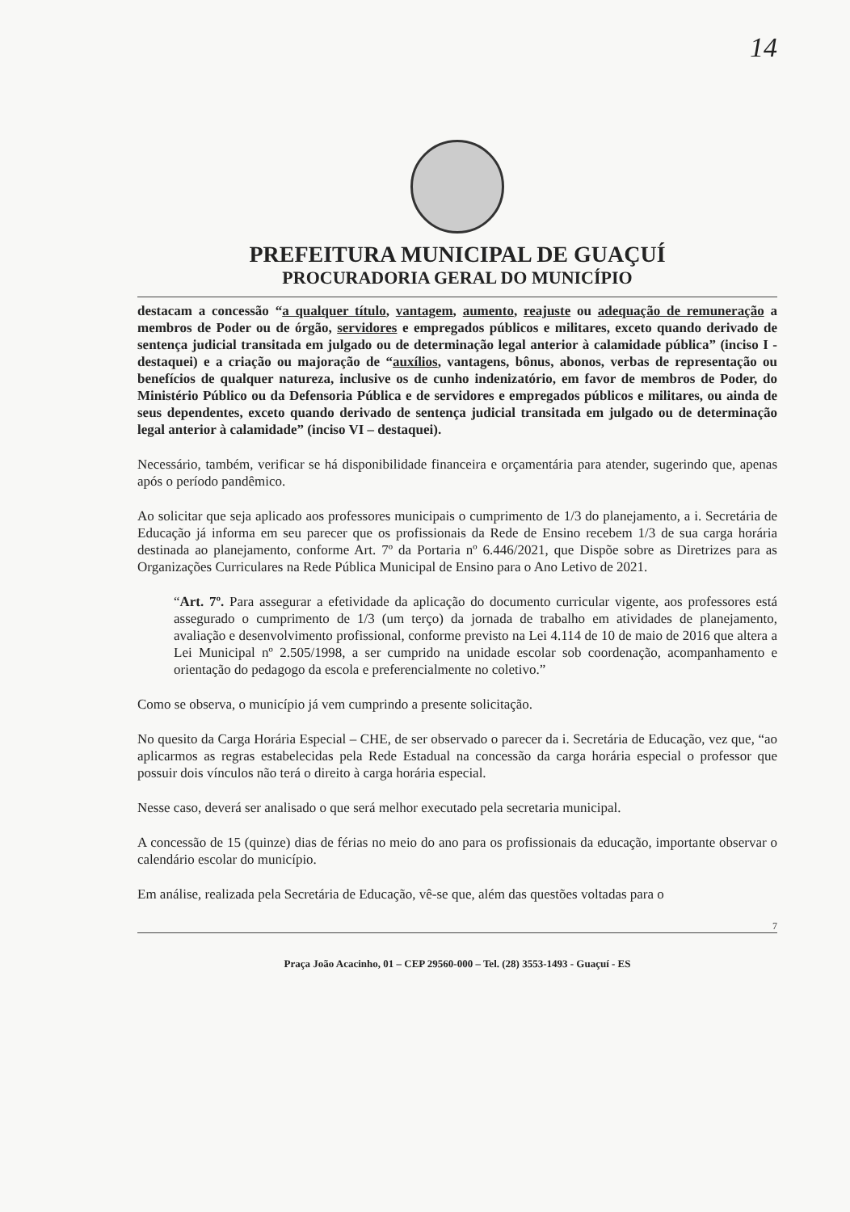14
PREFEITURA MUNICIPAL DE GUAÇUÍ
PROCURADORIA GERAL DO MUNICÍPIO
destacam a concessão “a qualquer título, vantagem, aumento, reajuste ou adequação de remuneração a membros de Poder ou de órgão, servidores e empregados públicos e militares, exceto quando derivado de sentença judicial transitada em julgado ou de determinação legal anterior à calamidade pública” (inciso I - destaquei) e a criação ou majoração de “auxílios, vantagens, bônus, abonos, verbas de representação ou benefícios de qualquer natureza, inclusive os de cunho indenizatório, em favor de membros de Poder, do Ministério Público ou da Defensoria Pública e de servidores e empregados públicos e militares, ou ainda de seus dependentes, exceto quando derivado de sentença judicial transitada em julgado ou de determinação legal anterior à calamidade” (inciso VI – destaquei).
Necessário, também, verificar se há disponibilidade financeira e orçamentária para atender, sugerindo que, apenas após o período pandêmico.
Ao solicitar que seja aplicado aos professores municipais o cumprimento de 1/3 do planejamento, a i. Secretária de Educação já informa em seu parecer que os profissionais da Rede de Ensino recebem 1/3 de sua carga horária destinada ao planejamento, conforme Art. 7º da Portaria nº 6.446/2021, que Dispõe sobre as Diretrizes para as Organizações Curriculares na Rede Pública Municipal de Ensino para o Ano Letivo de 2021.
“Art. 7º. Para assegurar a efetividade da aplicação do documento curricular vigente, aos professores está assegurado o cumprimento de 1/3 (um terço) da jornada de trabalho em atividades de planejamento, avaliação e desenvolvimento profissional, conforme previsto na Lei 4.114 de 10 de maio de 2016 que altera a Lei Municipal nº 2.505/1998, a ser cumprido na unidade escolar sob coordenação, acompanhamento e orientação do pedagogo da escola e preferencialmente no coletivo.”
Como se observa, o município já vem cumprindo a presente solicitação.
No quesito da Carga Horária Especial – CHE, de ser observado o parecer da i. Secretária de Educação, vez que, “ao aplicarmos as regras estabelecidas pela Rede Estadual na concessão da carga horária especial o professor que possuir dois vínculos não terá o direito à carga horária especial.
Nesse caso, deverá ser analisado o que será melhor executado pela secretaria municipal.
A concessão de 15 (quinze) dias de férias no meio do ano para os profissionais da educação, importante observar o calendário escolar do município.
Em análise, realizada pela Secretária de Educação, vê-se que, além das questões voltadas para o
7
Praça João Acacinho, 01 – CEP 29560-000 – Tel. (28) 3553-1493 - Guaçuí - ES